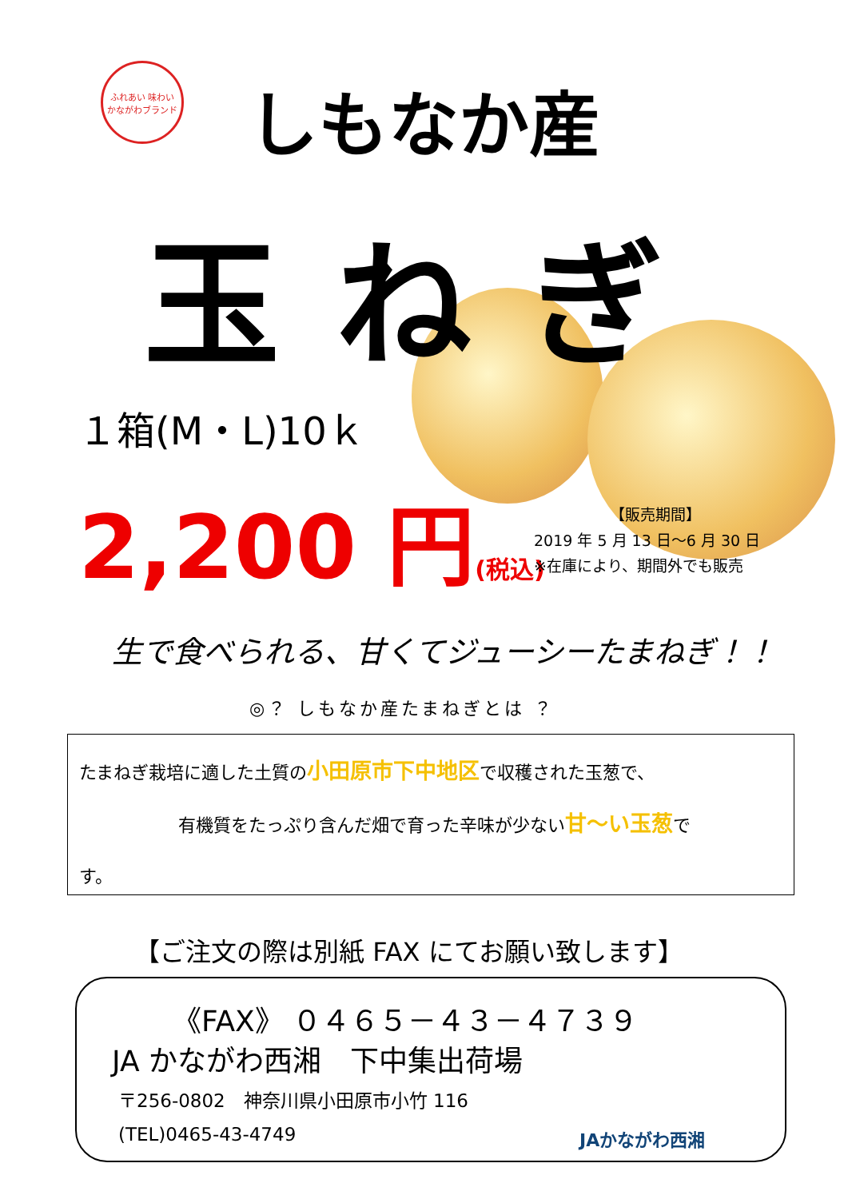ふれあい 味わい
かながわブランド
しもなか産
玉ねぎ
１箱(M・L)10ｋ
2,200 円(税込)
【販売期間】
2019 年 5 月 13 日～6 月 30 日
※在庫により、期間外でも販売
生で食べられる、甘くてジューシーたまねぎ！！
◎？ しもなか産たまねぎとは ？
たまねぎ栽培に適した土質の小田原市下中地区で収穫された玉葱で、
有機質をたっぷり含んだ畑で育った辛味が少ない甘～い玉葱で
す。
【ご注文の際は別紙 FAX にてお願い致します】
《FAX》 ０４６５－４３－４７３９
JA かながわ西湘　下中集出荷場
〒256-0802　神奈川県小田原市小竹 116
(TEL)0465-43-4749 JAかながわ西湘